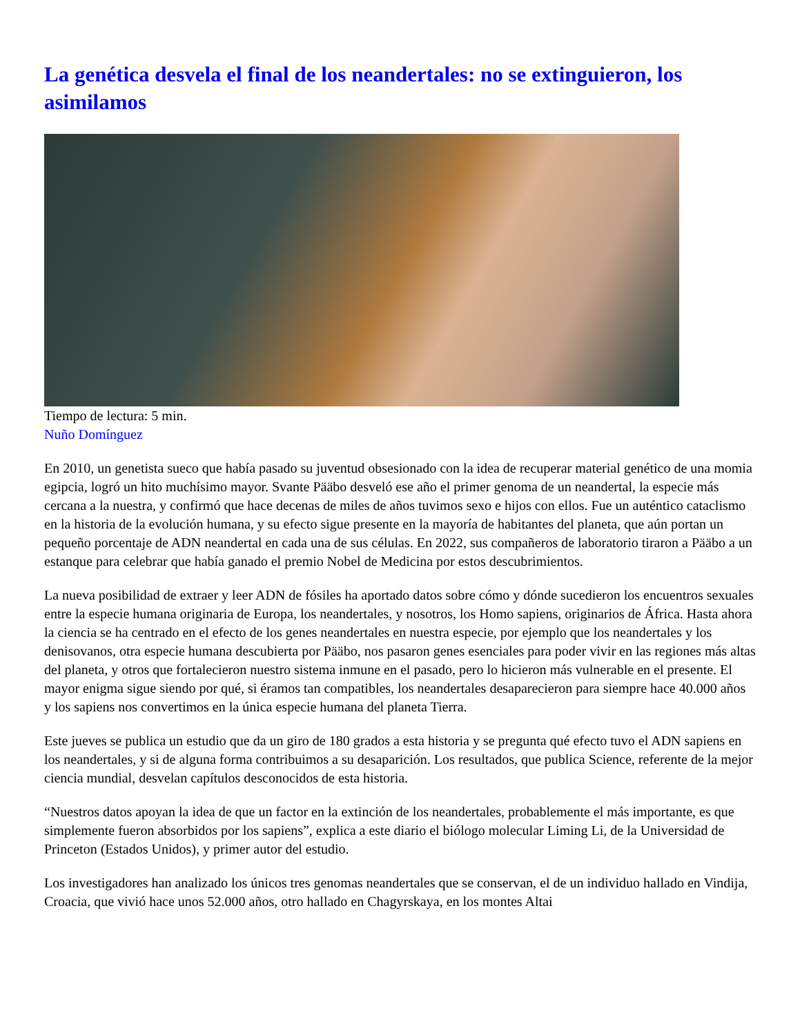La genética desvela el final de los neandertales: no se extinguieron, los asimilamos
Tiempo de lectura: 5 min.
Nuño Domínguez
En 2010, un genetista sueco que había pasado su juventud obsesionado con la idea de recuperar material genético de una momia egipcia, logró un hito muchísimo mayor. Svante Pääbo desveló ese año el primer genoma de un neandertal, la especie más cercana a la nuestra, y confirmó que hace decenas de miles de años tuvimos sexo e hijos con ellos. Fue un auténtico cataclismo en la historia de la evolución humana, y su efecto sigue presente en la mayoría de habitantes del planeta, que aún portan un pequeño porcentaje de ADN neandertal en cada una de sus células. En 2022, sus compañeros de laboratorio tiraron a Pääbo a un estanque para celebrar que había ganado el premio Nobel de Medicina por estos descubrimientos.
La nueva posibilidad de extraer y leer ADN de fósiles ha aportado datos sobre cómo y dónde sucedieron los encuentros sexuales entre la especie humana originaria de Europa, los neandertales, y nosotros, los Homo sapiens, originarios de África. Hasta ahora la ciencia se ha centrado en el efecto de los genes neandertales en nuestra especie, por ejemplo que los neandertales y los denisovanos, otra especie humana descubierta por Pääbo, nos pasaron genes esenciales para poder vivir en las regiones más altas del planeta, y otros que fortalecieron nuestro sistema inmune en el pasado, pero lo hicieron más vulnerable en el presente. El mayor enigma sigue siendo por qué, si éramos tan compatibles, los neandertales desaparecieron para siempre hace 40.000 años y los sapiens nos convertimos en la única especie humana del planeta Tierra.
Este jueves se publica un estudio que da un giro de 180 grados a esta historia y se pregunta qué efecto tuvo el ADN sapiens en los neandertales, y si de alguna forma contribuimos a su desaparición. Los resultados, que publica Science, referente de la mejor ciencia mundial, desvelan capítulos desconocidos de esta historia.
“Nuestros datos apoyan la idea de que un factor en la extinción de los neandertales, probablemente el más importante, es que simplemente fueron absorbidos por los sapiens”, explica a este diario el biólogo molecular Liming Li, de la Universidad de Princeton (Estados Unidos), y primer autor del estudio.
Los investigadores han analizado los únicos tres genomas neandertales que se conservan, el de un individuo hallado en Vindija, Croacia, que vivió hace unos 52.000 años, otro hallado en Chagyrskaya, en los montes Altai